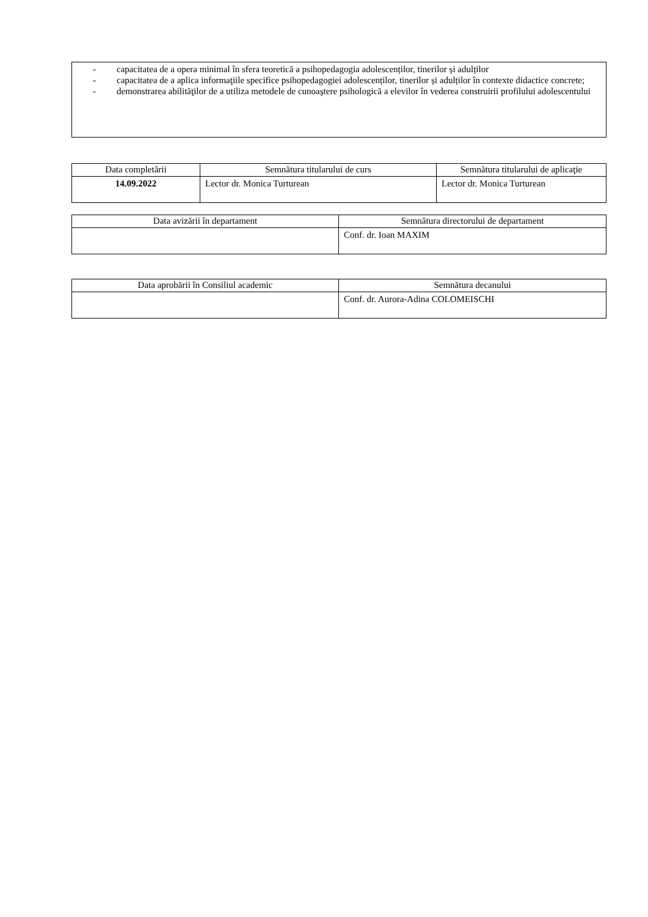- capacitatea de a opera minimal în sfera teoretică a psihopedagogia adolescenților, tinerilor și adulților
- capacitatea de a aplica informaţiile specifice psihopedagogiei adolescenților, tinerilor și adulților în contexte didactice concrete;
- demonstrarea abilităţilor de a utiliza metodele de cunoaştere psihologică a elevilor în vederea construirii profilului adolescentului
| Data completării | Semnătura titularului de curs | Semnătura titularului de aplicaţie |
| --- | --- | --- |
| 14.09.2022 | Lector dr. Monica Turturean | Lector dr. Monica Turturean |
| Data avizării în departament | Semnătura directorului de departament |
| --- | --- |
| | Conf. dr. Ioan MAXIM |
| Data aprobării în Consiliul academic | Semnătura decanului |
| --- | --- |
| | Conf. dr. Aurora-Adina COLOMEISCHI |